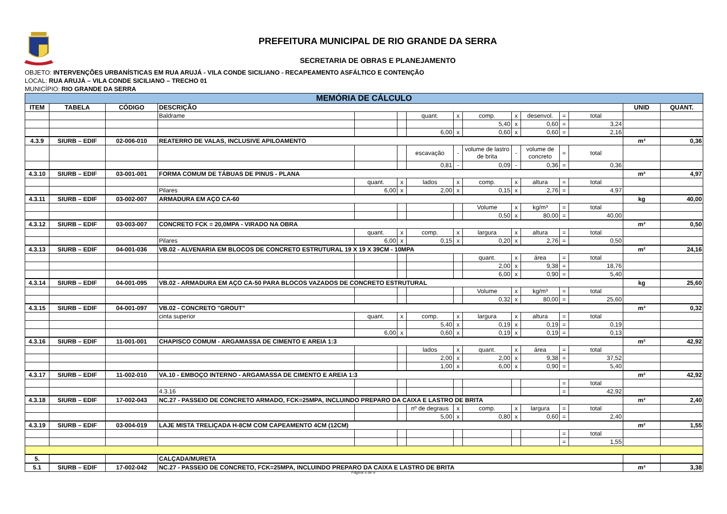PREFEITURA MUNICIPAL DE RIO GRANDE DA SERRA
SECRETARIA DE OBRAS E PLANEJAMENTO
OBJETO: INTERVENÇÕES URBANÍSTICAS EM RUA ARUJÁ - VILA CONDE SICILIANO - RECAPEAMENTO ASFÁLTICO E CONTENÇÃO
LOCAL: RUA ARUJÁ – VILA CONDE SICILIANO – TRECHO 01
MUNICÍPIO: RIO GRANDE DA SERRA
| MEMÓRIA DE CÁLCULO | | | | | | | | | | | | | | |
| ITEM | TABELA | CÓDIGO | DESCRIÇÃO | | | | | | | | | | UNID | QUANT. |
| | | | Baldrame | | | quant. | x | comp. | x | desenvol. | = | total | | |
| | | | | | | | | 5,40 | x | 0,60 | = | 3,24 | | |
| | | | | | | 6,00 | x | 0,60 | x | 0,60 | = | 2,16 | | |
| 4.3.9 | SIURB – EDIF | 02-006-010 | REATERRO DE VALAS, INCLUSIVE APILOAMENTO | | | | | | | | | | m³ | 0,36 |
| | | | | | | escavação | - | volume de lastro de brita | - | volume de concreto | = | total | | |
| | | | | | | 0,81 | - | 0,09 | - | 0,36 | = | 0,36 | | |
| 4.3.10 | SIURB – EDIF | 03-001-001 | FORMA COMUM DE TÁBUAS DE PINUS - PLANA | | | | | | | | | | m² | 4,97 |
| | | | | quant. | x | lados | x | comp. | x | altura | = | total | | |
| | | | Pilares | 6,00 | x | 2,00 | x | 0,15 | x | 2,76 | = | 4,97 | | |
| 4.3.11 | SIURB – EDIF | 03-002-007 | ARMADURA EM AÇO CA-60 | | | | | | | | | | kg | 40,00 |
| | | | | | | | | Volume | x | kg/m³ | = | total | | |
| | | | | | | | | 0,50 | x | 80,00 | = | 40,00 | | |
| 4.3.12 | SIURB – EDIF | 03-003-007 | CONCRETO FCK = 20,0MPA - VIRADO NA OBRA | | | | | | | | | | m³ | 0,50 |
| | | | | quant. | x | comp. | x | largura | x | altura | = | total | | |
| | | | Pilares | 6,00 | x | 0,15 | x | 0,20 | x | 2,76 | = | 0,50 | | |
| 4.3.13 | SIURB – EDIF | 04-001-036 | VB.02 - ALVENARIA EM BLOCOS DE CONCRETO ESTRUTURAL 19 X 19 X 39CM - 10MPA | | | | | | | | | | m² | 24,16 |
| | | | | | | | | quant. | x | área | = | total | | |
| | | | | | | | | 2,00 | x | 9,38 | = | 18,76 | | |
| | | | | | | | | 6,00 | x | 0,90 | = | 5,40 | | |
| 4.3.14 | SIURB – EDIF | 04-001-095 | VB.02 - ARMADURA EM AÇO CA-50 PARA BLOCOS VAZADOS DE CONCRETO ESTRUTURAL | | | | | | | | | | kg | 25,60 |
| | | | | | | | | Volume | x | kg/m³ | = | total | | |
| | | | | | | | | 0,32 | x | 80,00 | = | 25,60 | | |
| 4.3.15 | SIURB – EDIF | 04-001-097 | VB.02 - CONCRETO "GROUT" | | | | | | | | | | m³ | 0,32 |
| | | | cinta superior | quant. | x | comp. | x | largura | x | altura | = | total | | |
| | | | | | | 5,40 | x | 0,19 | x | 0,19 | = | 0,19 | | |
| | | | | 6,00 | x | 0,60 | x | 0,19 | x | 0,19 | = | 0,13 | | |
| 4.3.16 | SIURB – EDIF | 11-001-001 | CHAPISCO COMUM - ARGAMASSA DE CIMENTO E AREIA 1:3 | | | | | | | | | | m² | 42,92 |
| | | | | | | lados | x | quant. | x | área | = | total | | |
| | | | | | | 2,00 | x | 2,00 | x | 9,38 | = | 37,52 | | |
| | | | | | | 1,00 | x | 6,00 | x | 0,90 | = | 5,40 | | |
| 4.3.17 | SIURB – EDIF | 11-002-010 | VA.10 - EMBOÇO INTERNO - ARGAMASSA DE CIMENTO E AREIA 1:3 | | | | | | | | | | m² | 42,92 |
| | | | | | | | | | | | = | total | | |
| | | | 4.3.16 | | | | | | | | = | 42,92 | | |
| 4.3.18 | SIURB – EDIF | 17-002-043 | NC.27 - PASSEIO DE CONCRETO ARMADO, FCK=25MPA, INCLUINDO PREPARO DA CAIXA E LASTRO DE BRITA | | | | | | | | | | m³ | 2,40 |
| | | | | | | nº de degraus | x | comp. | x | largura | = | total | | |
| | | | | | | 5,00 | x | 0,80 | x | 0,60 | = | 2,40 | | |
| 4.3.19 | SIURB – EDIF | 03-004-019 | LAJE MISTA TRELIÇADA H-8CM COM CAPEAMENTO 4CM (12CM) | | | | | | | | | | m² | 1,55 |
| | | | | | | | | | | | = | total | | |
| | | | | | | | | | | | = | 1,55 | | |
| 5. | | | CALÇADA/MURETA | | | | | | | | | | | |
| 5.1 | SIURB – EDIF | 17-002-042 | NC.27 - PASSEIO DE CONCRETO, FCK=25MPA, INCLUINDO PREPARO DA CAIXA E LASTRO DE BRITA | | | | | | | | | | m³ | 3,38 |
Página 4 de 9